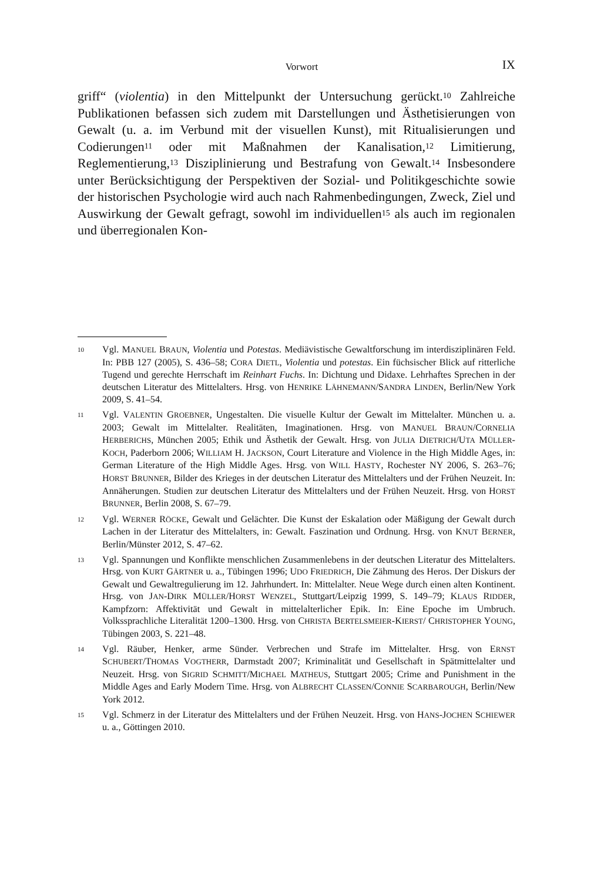Vorwort IX
griff“ (violentia) in den Mittelpunkt der Untersuchung gerückt.<sup>10</sup> Zahlreiche Publikationen befassen sich zudem mit Darstellungen und Ästhetisierungen von Gewalt (u. a. im Verbund mit der visuellen Kunst), mit Ritualisierungen und Codierungen<sup>11</sup> oder mit Maßnahmen der Kanalisation,<sup>12</sup> Limitierung, Reglementierung,<sup>13</sup> Disziplinierung und Bestrafung von Gewalt.<sup>14</sup> Insbesondere unter Berücksichtigung der Perspektiven der Sozial- und Politikgeschichte sowie der historischen Psychologie wird auch nach Rahmenbedingungen, Zweck, Ziel und Auswirkung der Gewalt gefragt, sowohl im individuellen<sup>15</sup> als auch im regionalen und überregionalen Kon-
10 Vgl. MANUEL BRAUN, Violentia und Potestas. Mediävistische Gewaltforschung im interdisziplinären Feld. In: PBB 127 (2005), S. 436–58; CORA DIETL, Violentia und potestas. Ein füchsischer Blick auf ritterliche Tugend und gerechte Herrschaft im Reinhart Fuchs. In: Dichtung und Didaxe. Lehrhaftes Sprechen in der deutschen Literatur des Mittelalters. Hrsg. von HENRIKE LÄHNEMANN/SANDRA LINDEN, Berlin/New York 2009, S. 41–54.
11 Vgl. VALENTIN GROEBNER, Ungestalten. Die visuelle Kultur der Gewalt im Mittelalter. München u. a. 2003; Gewalt im Mittelalter. Realitäten, Imaginationen. Hrsg. von MANUEL BRAUN/CORNELIA HERBERICHS, München 2005; Ethik und Ästhetik der Gewalt. Hrsg. von JULIA DIETRICH/UTA MÜLLER-KOCH, Paderborn 2006; WILLIAM H. JACKSON, Court Literature and Violence in the High Middle Ages, in: German Literature of the High Middle Ages. Hrsg. von WILL HASTY, Rochester NY 2006, S. 263–76; HORST BRUNNER, Bilder des Krieges in der deutschen Literatur des Mittelalters und der Frühen Neuzeit. In: Annäherungen. Studien zur deutschen Literatur des Mittelalters und der Frühen Neuzeit. Hrsg. von HORST BRUNNER, Berlin 2008, S. 67–79.
12 Vgl. WERNER RÖCKE, Gewalt und Gelächter. Die Kunst der Eskalation oder Mäßigung der Gewalt durch Lachen in der Literatur des Mittelalters, in: Gewalt. Faszination und Ordnung. Hrsg. von KNUT BERNER, Berlin/Münster 2012, S. 47–62.
13 Vgl. Spannungen und Konflikte menschlichen Zusammenlebens in der deutschen Literatur des Mittelalters. Hrsg. von KURT GÄRTNER u. a., Tübingen 1996; UDO FRIEDRICH, Die Zähmung des Heros. Der Diskurs der Gewalt und Gewaltregulierung im 12. Jahrhundert. In: Mittelalter. Neue Wege durch einen alten Kontinent. Hrsg. von JAN-DIRK MÜLLER/HORST WENZEL, Stuttgart/Leipzig 1999, S. 149–79; KLAUS RIDDER, Kampfzorn: Affektivität und Gewalt in mittelalterlicher Epik. In: Eine Epoche im Umbruch. Volkssprachliche Literalität 1200–1300. Hrsg. von CHRISTA BERTELSMEIER-KIERST/ CHRISTOPHER YOUNG, Tübingen 2003, S. 221–48.
14 Vgl. Räuber, Henker, arme Sünder. Verbrechen und Strafe im Mittelalter. Hrsg. von ERNST SCHUBERT/THOMAS VOGTHERR, Darmstadt 2007; Kriminalität und Gesellschaft in Spätmittelalter und Neuzeit. Hrsg. von SIGRID SCHMITT/MICHAEL MATHEUS, Stuttgart 2005; Crime and Punishment in the Middle Ages and Early Modern Time. Hrsg. von ALBRECHT CLASSEN/CONNIE SCARBAROUGH, Berlin/New York 2012.
15 Vgl. Schmerz in der Literatur des Mittelalters und der Frühen Neuzeit. Hrsg. von HANS-JOCHEN SCHIEWER u. a., Göttingen 2010.